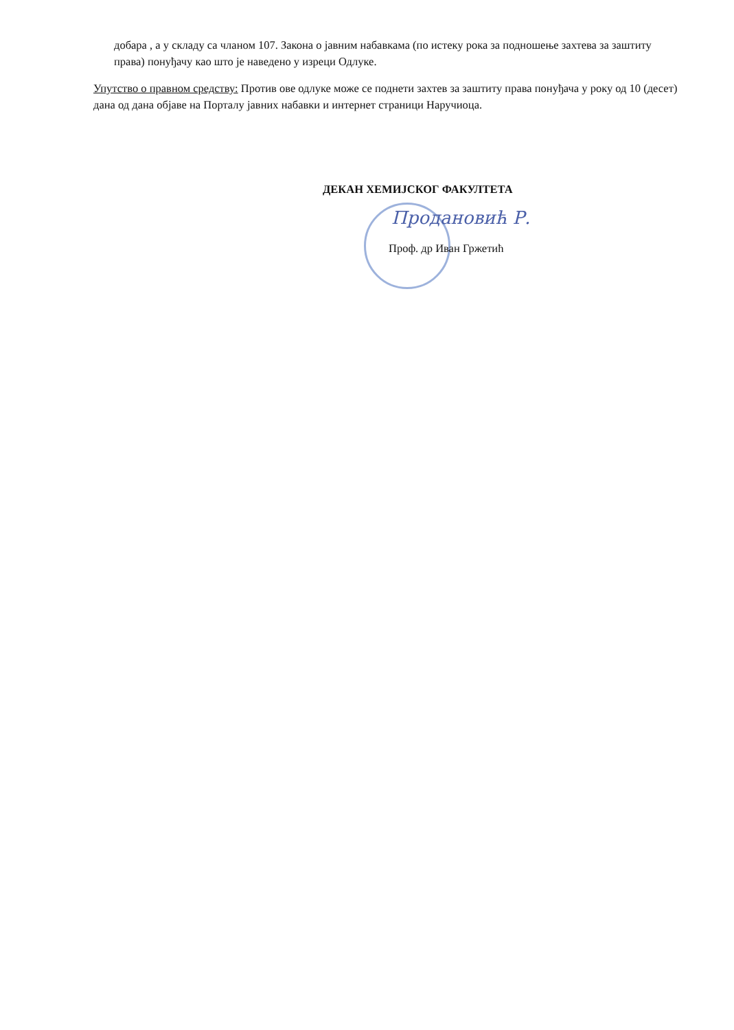добара , а у складу са чланом 107. Закона о јавним набавкама (по истеку рока за подношење захтева за заштиту права) понуђачу као што је наведено у изреци Одлуке.
Упутство о правном средству: Против ове одлуке може се поднети захтев за заштиту права понуђача у року од 10 (десет) дана од дана објаве на Порталу јавних набавки и интернет страници Наручиоца.
ДЕКАН ХЕМИЈСКОГ ФАКУЛТЕТА
Продановић Р.
Проф. др Иван Гржетић